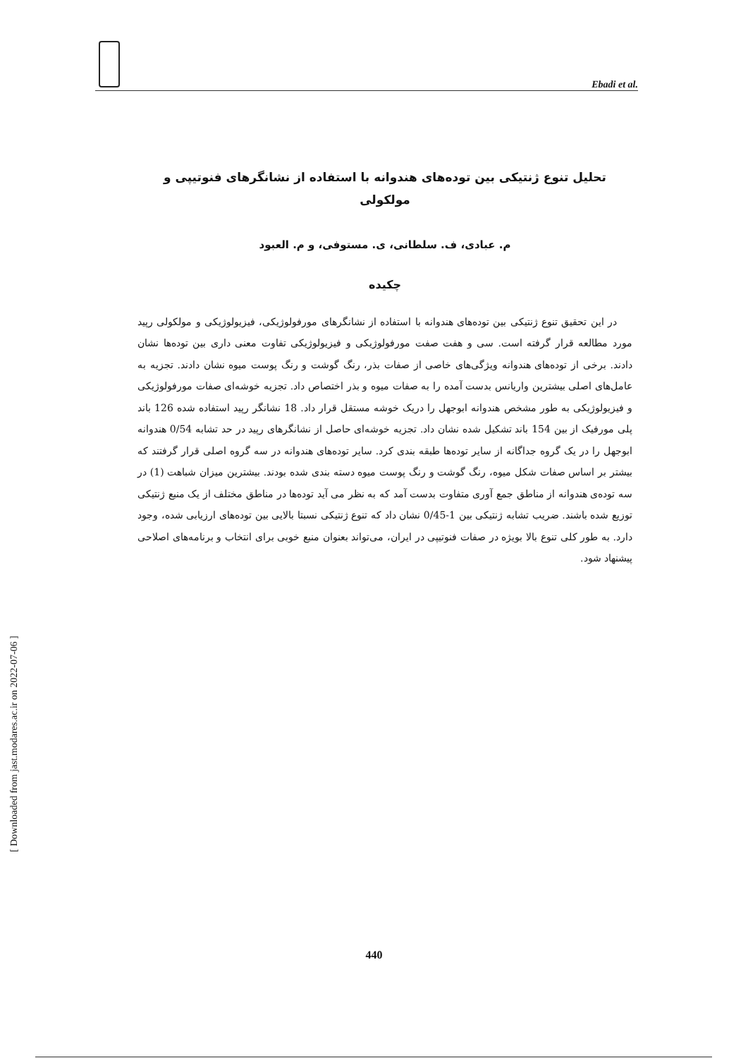Ebadi et al.
تحلیل تنوع ژنتیکی بین توده‌های هندوانه با استفاده از نشانگرهای فنوتیپی و
مولکولی
م. عبادی، ف. سلطانی، ی. مستوفی، و م. العبود
چکیده
در این تحقیق تنوع ژنتیکی بین توده‌های هندوانه با استفاده از نشانگرهای مورفولوژیکی، فیزیولوژیکی و مولکولی رپید مورد مطالعه قرار گرفته است. سی و هفت صفت مورفولوژیکی و فیزیولوژیکی تفاوت معنی داری بین توده‌ها نشان دادند. برخی از توده‌های هندوانه ویژگی‌های خاصی از صفات بذر، رنگ گوشت و رنگ پوست میوه نشان دادند. تجزیه به عامل‌های اصلی بیشترین واریانس بدست آمده را به صفات میوه و بذر اختصاص داد. تجزیه خوشه‌ای صفات مورفولوژیکی و فیزیولوژیکی به طور مشخص هندوانه ابوجهل را دریک خوشه مستقل قرار داد. 18 نشانگر رپید استفاده شده 126 باند پلی مورفیک از بین 154 باند تشکیل شده نشان داد. تجزیه خوشه‌ای حاصل از نشانگرهای رپید در حد تشابه 0/54 هندوانه ابوجهل را در یک گروه جداگانه از سایر توده‌ها طبقه بندی کرد. سایر توده‌های هندوانه در سه گروه اصلی قرار گرفتند که بیشتر بر اساس صفات شکل میوه، رنگ گوشت و رنگ پوست میوه دسته بندی شده بودند. بیشترین میزان شباهت (1) در سه توده‌ی هندوانه از مناطق جمع آوری متفاوت بدست آمد که به نظر می آید توده‌ها در مناطق مختلف از یک منبع ژنتیکی توزیع شده باشند. ضریب تشابه ژنتیکی بین 1-0/45 نشان داد که تنوع ژنتیکی نسبتا بالایی بین توده‌های ارزیابی شده، وجود دارد. به طور کلی تنوع بالا بویژه در صفات فنوتیپی در ایران، می‌تواند بعنوان منبع خوبی برای انتخاب و برنامه‌های اصلاحی پیشنهاد شود.
[ Downloaded from jast.modares.ac.ir on 2022-07-06 ]
440